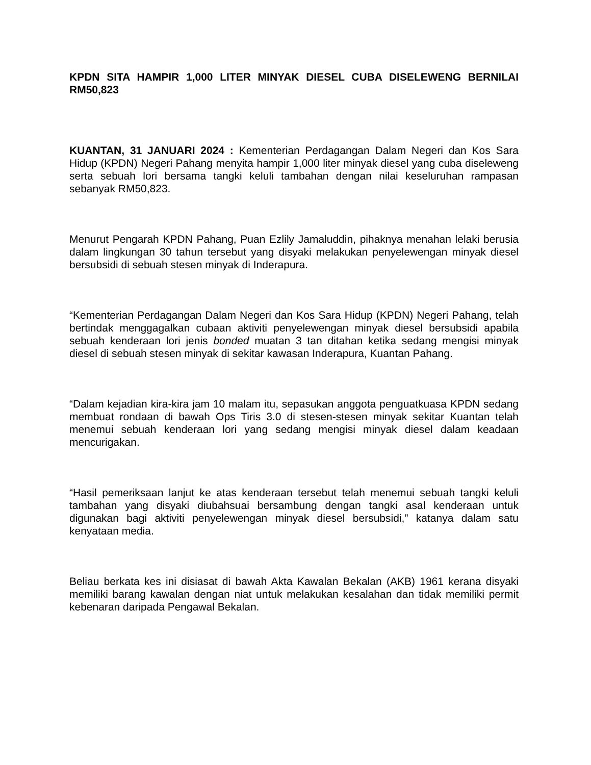KPDN SITA HAMPIR 1,000 LITER MINYAK DIESEL CUBA DISELEWENG BERNILAI RM50,823
KUANTAN, 31 JANUARI 2024 : Kementerian Perdagangan Dalam Negeri dan Kos Sara Hidup (KPDN) Negeri Pahang menyita hampir 1,000 liter minyak diesel yang cuba diseleweng serta sebuah lori bersama tangki keluli tambahan dengan nilai keseluruhan rampasan sebanyak RM50,823.
Menurut Pengarah KPDN Pahang, Puan Ezlily Jamaluddin, pihaknya menahan lelaki berusia dalam lingkungan 30 tahun tersebut yang disyaki melakukan penyelewengan minyak diesel bersubsidi di sebuah stesen minyak di Inderapura.
“Kementerian Perdagangan Dalam Negeri dan Kos Sara Hidup (KPDN) Negeri Pahang, telah bertindak menggagalkan cubaan aktiviti penyelewengan minyak diesel bersubsidi apabila sebuah kenderaan lori jenis bonded muatan 3 tan ditahan ketika sedang mengisi minyak diesel di sebuah stesen minyak di sekitar kawasan Inderapura, Kuantan Pahang.
“Dalam kejadian kira-kira jam 10 malam itu, sepasukan anggota penguatkuasa KPDN sedang membuat rondaan di bawah Ops Tiris 3.0 di stesen-stesen minyak sekitar Kuantan telah menemui sebuah kenderaan lori yang sedang mengisi minyak diesel dalam keadaan mencurigakan.
“Hasil pemeriksaan lanjut ke atas kenderaan tersebut telah menemui sebuah tangki keluli tambahan yang disyaki diubahsuai bersambung dengan tangki asal kenderaan untuk digunakan bagi aktiviti penyelewengan minyak diesel bersubsidi,” katanya dalam satu kenyataan media.
Beliau berkata kes ini disiasat di bawah Akta Kawalan Bekalan (AKB) 1961 kerana disyaki memiliki barang kawalan dengan niat untuk melakukan kesalahan dan tidak memiliki permit kebenaran daripada Pengawal Bekalan.